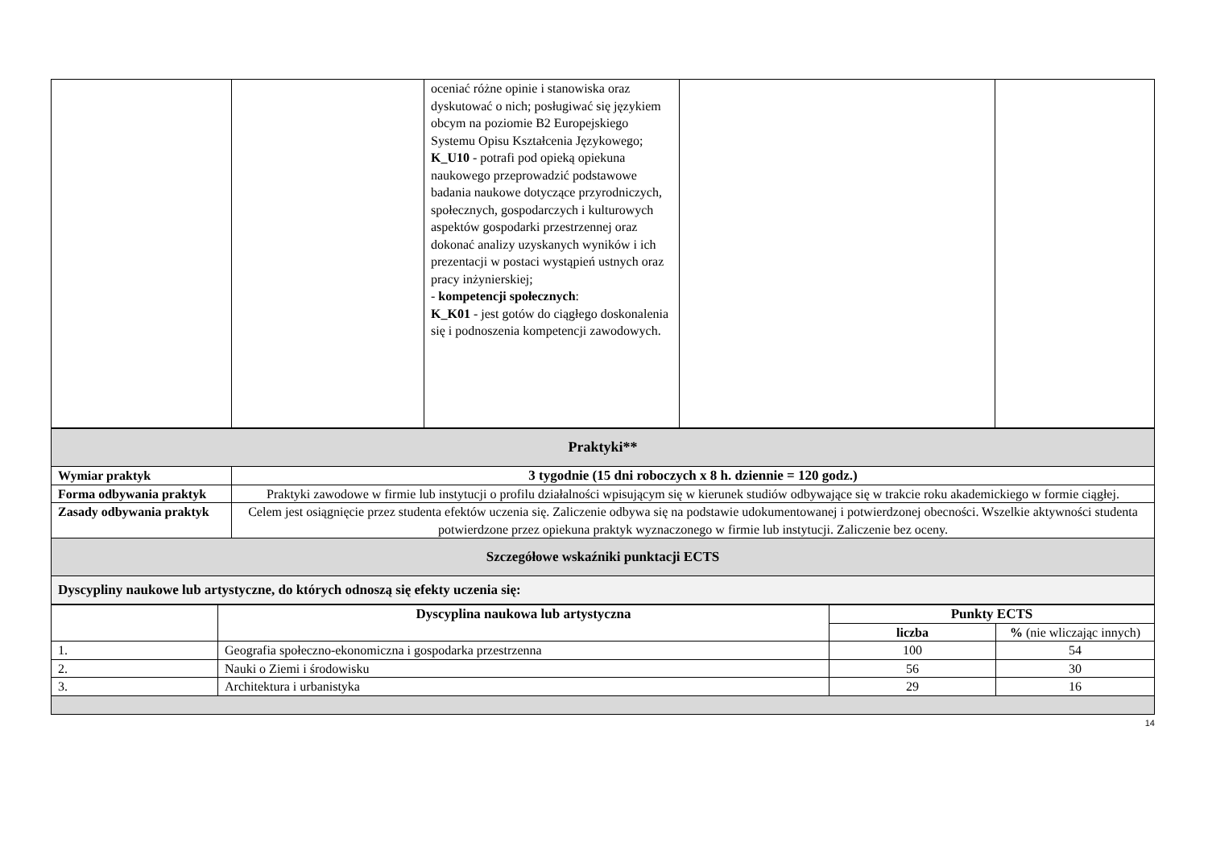| | | oceniać różne opinie i stanowiska oraz dyskutować o nich; posługiwać się językiem obcym na poziomie B2 Europejskiego Systemu Opisu Kształcenia Językowego; K_U10 - potrafi pod opieką opiekuna naukowego przeprowadzić podstawowe badania naukowe dotyczące przyrodniczych, społecznych, gospodarczych i kulturowych aspektów gospodarki przestrzennej oraz dokonać analizy uzyskanych wyników i ich prezentacji w postaci wystąpień ustnych oraz pracy inżynierskiej; - kompetencji społecznych : K_K01 - jest gotów do ciągłego doskonalenia się i podnoszenia kompetencji zawodowych. | | |
| Praktyki** | |
| Wymiar praktyk | 3 tygodnie (15 dni roboczych x 8 h. dziennie = 120 godz.) |
| Forma odbywania praktyk | Praktyki zawodowe w firmie lub instytucji o profilu działalności wpisującym się w kierunek studiów odbywające się w trakcie roku akademickiego w formie ciągłej. |
| Zasady odbywania praktyk | Celem jest osiągnięcie przez studenta efektów uczenia się. Zaliczenie odbywa się na podstawie udokumentowanej i potwierdzonej obecności. Wszelkie aktywności studenta potwierdzone przez opiekuna praktyk wyznaczonego w firmie lub instytucji. Zaliczenie bez oceny. |
| Szczegółowe wskaźniki punktacji ECTS | |
| Dyscypliny naukowe lub artystyczne, do których odnoszą się efekty uczenia się: | |
| | Dyscyplina naukowa lub artystyczna | Punkty ECTS | |
| | | liczba | % (nie wliczając innych) |
| 1. | Geografia społeczno-ekonomiczna i gospodarka przestrzenna | 100 | 54 |
| 2. | Nauki o Ziemi i środowisku | 56 | 30 |
| 3. | Architektura i urbanistyka | 29 | 16 |
14